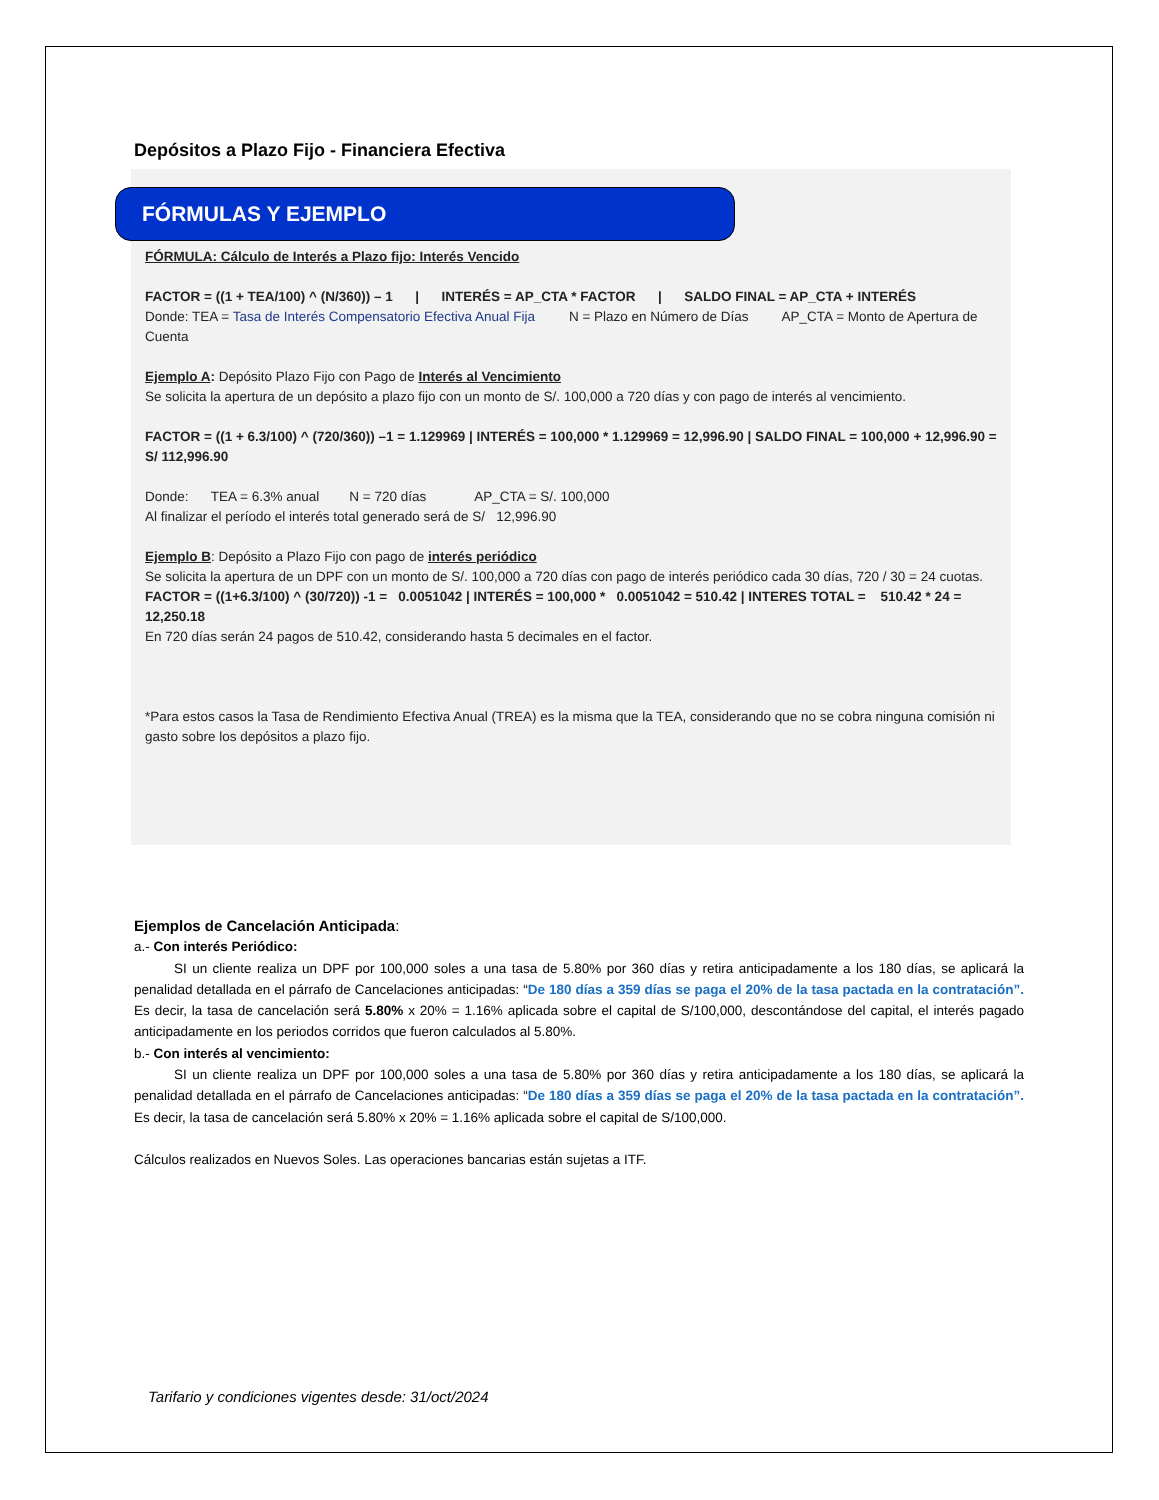Depósitos a Plazo Fijo - Financiera Efectiva
FÓRMULAS Y EJEMPLO
FÓRMULA: Cálculo de Interés a Plazo fijo: Interés Vencido
FACTOR = ((1 + TEA/100) ^ (N/360)) – 1 | INTERÉS = AP_CTA * FACTOR | SALDO FINAL = AP_CTA + INTERÉS
Donde: TEA = Tasa de Interés Compensatorio Efectiva Anual Fija N = Plazo en Número de Días AP_CTA = Monto de Apertura de Cuenta
Ejemplo A: Depósito Plazo Fijo con Pago de Interés al Vencimiento
Se solicita la apertura de un depósito a plazo fijo con un monto de S/. 100,000 a 720 días y con pago de interés al vencimiento.
FACTOR = ((1 + 6.3/100) ^ (720/360)) –1 = 1.129969 | INTERÉS = 100,000 * 1.129969 = 12,996.90 | SALDO FINAL = 100,000 + 12,996.90 = S/ 112,996.90
Donde: TEA = 6.3% anual N = 720 días AP_CTA = S/. 100,000
Al finalizar el período el interés total generado será de S/ 12,996.90
Ejemplo B: Depósito a Plazo Fijo con pago de interés periódico
Se solicita la apertura de un DPF con un monto de S/. 100,000 a 720 días con pago de interés periódico cada 30 días, 720 / 30 = 24 cuotas.
FACTOR = ((1+6.3/100) ^ (30/720)) -1 = 0.0051042 | INTERÉS = 100,000 * 0.0051042 = 510.42 | INTERES TOTAL = 510.42 * 24 = 12,250.18
En 720 días serán 24 pagos de 510.42, considerando hasta 5 decimales en el factor.
*Para estos casos la Tasa de Rendimiento Efectiva Anual (TREA) es la misma que la TEA, considerando que no se cobra ninguna comisión ni gasto sobre los depósitos a plazo fijo.
Ejemplos de Cancelación Anticipada:
a.- Con interés Periódico:
SI un cliente realiza un DPF por 100,000 soles a una tasa de 5.80% por 360 días y retira anticipadamente a los 180 días, se aplicará la penalidad detallada en el párrafo de Cancelaciones anticipadas: “De 180 días a 359 días se paga el 20% de la tasa pactada en la contratación”. Es decir, la tasa de cancelación será 5.80% x 20% = 1.16% aplicada sobre el capital de S/100,000, descontándose del capital, el interés pagado anticipadamente en los periodos corridos que fueron calculados al 5.80%.
b.- Con interés al vencimiento:
SI un cliente realiza un DPF por 100,000 soles a una tasa de 5.80% por 360 días y retira anticipadamente a los 180 días, se aplicará la penalidad detallada en el párrafo de Cancelaciones anticipadas: “De 180 días a 359 días se paga el 20% de la tasa pactada en la contratación”. Es decir, la tasa de cancelación será 5.80% x 20% = 1.16% aplicada sobre el capital de S/100,000.
Cálculos realizados en Nuevos Soles. Las operaciones bancarias están sujetas a ITF.
Tarifario y condiciones vigentes desde: 31/oct/2024